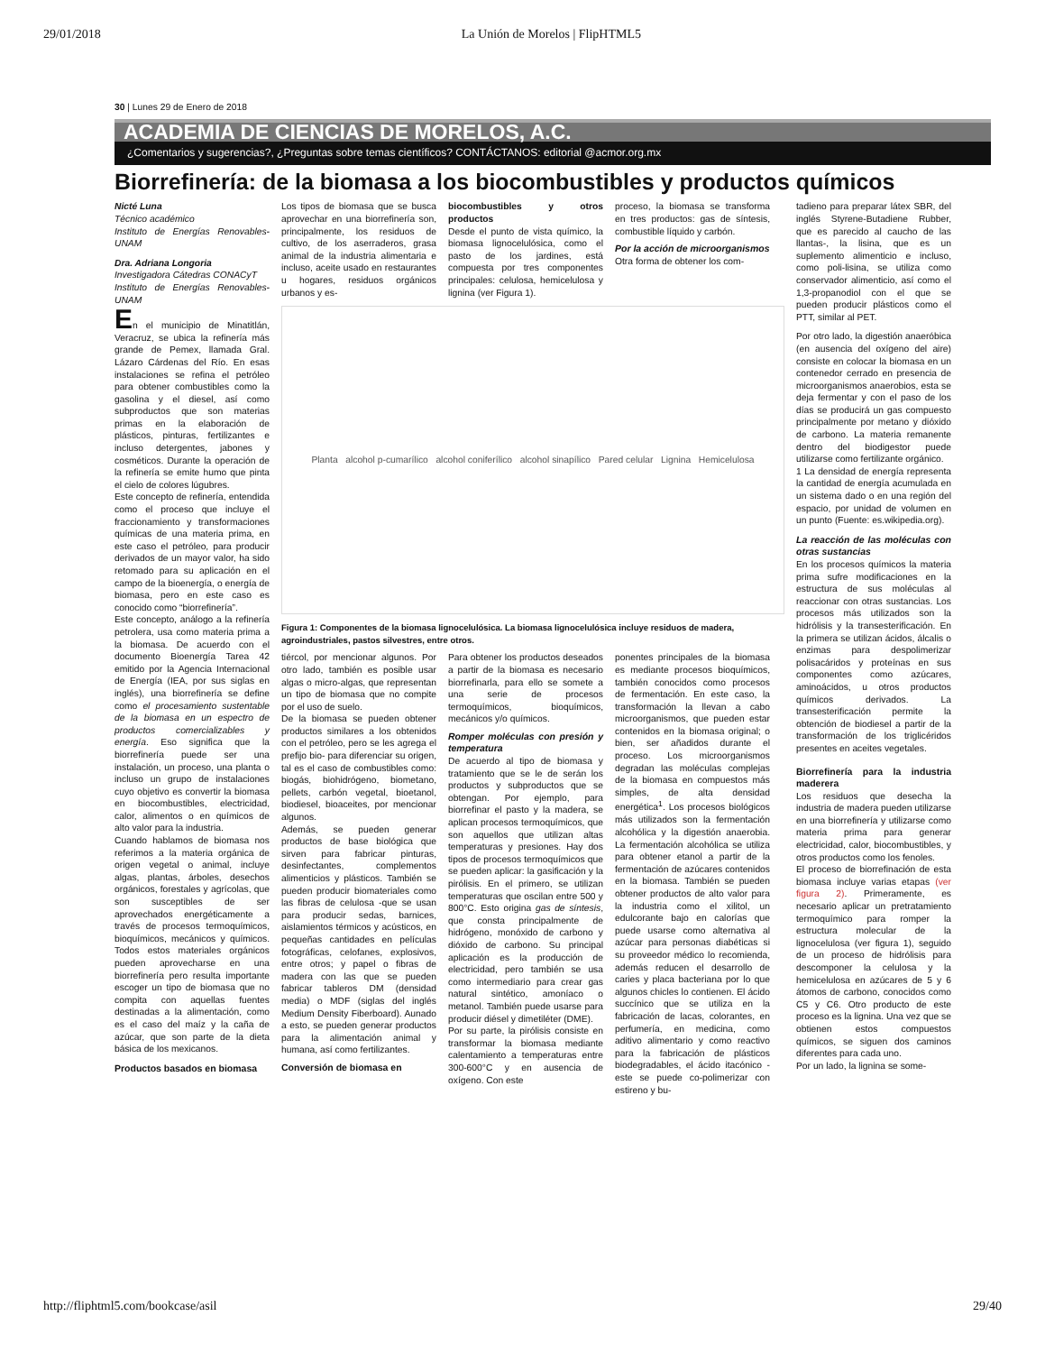29/01/2018 La Unión de Morelos | FlipHTML5
30 | Lunes 29 de Enero de 2018
ACADEMIA DE CIENCIAS DE MORELOS, A.C.
¿Comentarios y sugerencias?, ¿Preguntas sobre temas científicos? CONTÁCTANOS: editorial @acmor.org.mx
Biorrefinería: de la biomasa a los biocombustibles y productos químicos
Nicté Luna
Técnico académico
Instituto de Energías Renovables-UNAM
Dra. Adriana Longoria
Investigadora Cátedras CONACyT
Instituto de Energías Renovables-UNAM
En el municipio de Minatitlán, Veracruz, se ubica la refinería más grande de Pemex, llamada Gral. Lázaro Cárdenas del Río. En esas instalaciones se refina el petróleo para obtener combustibles como la gasolina y el diesel, así como subproductos que son materias primas en la elaboración de plásticos, pinturas, fertilizantes e incluso detergentes, jabones y cosméticos. Durante la operación de la refinería se emite humo que pinta el cielo de colores lúgubres.
Este concepto de refinería, entendida como el proceso que incluye el fraccionamiento y transformaciones químicas de una materia prima, en este caso el petróleo, para producir derivados de un mayor valor, ha sido retomado para su aplicación en el campo de la bioenergía, o energía de biomasa, pero en este caso es conocido como “biorrefinería”.
Este concepto, análogo a la refinería petrolera, usa como materia prima a la biomasa. De acuerdo con el documento Bioenergía Tarea 42 emitido por la Agencia Internacional de Energía (IEA, por sus siglas en inglés), una biorrefinería se define como el procesamiento sustentable de la biomasa en un espectro de productos comercializables y energía. Eso significa que la biorrefinería puede ser una instalación, un proceso, una planta o incluso un grupo de instalaciones cuyo objetivo es convertir la biomasa en biocombustibles, electricidad, calor, alimentos o en químicos de alto valor para la industria.
Cuando hablamos de biomasa nos referimos a la materia orgánica de origen vegetal o animal, incluye algas, plantas, árboles, desechos orgánicos, forestales y agrícolas, que son susceptibles de ser aprovechados energéticamente a través de procesos termoquímicos, bioquímicos, mecánicos y químicos. Todos estos materiales orgánicos pueden aprovecharse en una biorrefinería pero resulta importante escoger un tipo de biomasa que no compita con aquellas fuentes destinadas a la alimentación, como es el caso del maíz y la caña de azúcar, que son parte de la dieta básica de los mexicanos.
Productos basados en biomasa
Los tipos de biomasa que se busca aprovechar en una biorrefinería son, principalmente, los residuos de cultivo, de los aserraderos, grasa animal de la industria alimentaria e incluso, aceite usado en restaurantes u hogares, residuos orgánicos urbanos y es-
biocombustibles y otros productos
Desde el punto de vista químico, la biomasa lignocelulósica, como el pasto de los jardines, está compuesta por tres componentes principales: celulosa, hemicelulosa y lignina (ver Figura 1).
proceso, la biomasa se transforma en tres productos: gas de síntesis, combustible líquido y carbón.
Por la acción de microorganismos
Otra forma de obtener los com-
Planta alcohol p-cumarílico alcohol coniferílico alcohol sinapílico Pared celular Lignina Hemicelulosa
Figura 1: Componentes de la biomasa lignocelulósica. La biomasa lignocelulósica incluye residuos de madera, agroindustriales, pastos silvestres, entre otros.
tiércol, por mencionar algunos. Por otro lado, también es posible usar algas o micro-algas, que representan un tipo de biomasa que no compite por el uso de suelo.
De la biomasa se pueden obtener productos similares a los obtenidos con el petróleo, pero se les agrega el prefijo bio- para diferenciar su origen, tal es el caso de combustibles como: biogás, biohidrógeno, biometano, pellets, carbón vegetal, bioetanol, biodiesel, bioaceites, por mencionar algunos.
Además, se pueden generar productos de base biológica que sirven para fabricar pinturas, desinfectantes, complementos alimenticios y plásticos. También se pueden producir biomateriales como las fibras de celulosa -que se usan para producir sedas, barnices, aislamientos térmicos y acústicos, en pequeñas cantidades en películas fotográficas, celofanes, explosivos, entre otros; y papel o fibras de madera con las que se pueden fabricar tableros DM (densidad media) o MDF (siglas del inglés Medium Density Fiberboard). Aunado a esto, se pueden generar productos para la alimentación animal y humana, así como fertilizantes.
Conversión de biomasa en
Para obtener los productos deseados a partir de la biomasa es necesario biorrefinarla, para ello se somete a una serie de procesos termoquímicos, bioquímicos, mecánicos y/o químicos.
Romper moléculas con presión y temperatura
De acuerdo al tipo de biomasa y tratamiento que se le de serán los productos y subproductos que se obtengan. Por ejemplo, para biorrefinar el pasto y la madera, se aplican procesos termoquímicos, que son aquellos que utilizan altas temperaturas y presiones. Hay dos tipos de procesos termoquímicos que se pueden aplicar: la gasificación y la pirólisis. En el primero, se utilizan temperaturas que oscilan entre 500 y 800°C. Esto origina gas de síntesis, que consta principalmente de hidrógeno, monóxido de carbono y dióxido de carbono. Su principal aplicación es la producción de electricidad, pero también se usa como intermediario para crear gas natural sintético, amoníaco o metanol. También puede usarse para producir diésel y dimetiléter (DME).
Por su parte, la pirólisis consiste en transformar la biomasa mediante calentamiento a temperaturas entre 300-600°C y en ausencia de oxígeno. Con este
ponentes principales de la biomasa es mediante procesos bioquímicos, también conocidos como procesos de fermentación. En este caso, la transformación la llevan a cabo microorganismos, que pueden estar contenidos en la biomasa original; o bien, ser añadidos durante el proceso. Los microorganismos degradan las moléculas complejas de la biomasa en compuestos más simples, de alta densidad energética<sup>1</sup>. Los procesos biológicos más utilizados son la fermentación alcohólica y la digestión anaerobia. La fermentación alcohólica se utiliza para obtener etanol a partir de la fermentación de azúcares contenidos en la biomasa. También se pueden obtener productos de alto valor para la industria como el xilitol, un edulcorante bajo en calorías que puede usarse como alternativa al azúcar para personas diabéticas si su proveedor médico lo recomienda, además reducen el desarrollo de caries y placa bacteriana por lo que algunos chicles lo contienen. El ácido succínico que se utiliza en la fabricación de lacas, colorantes, en perfumería, en medicina, como aditivo alimentario y como reactivo para la fabricación de plásticos biodegradables, el ácido itacónico -este se puede co-polimerizar con estireno y bu-
tadieno para preparar látex SBR, del inglés Styrene-Butadiene Rubber, que es parecido al caucho de las llantas-, la lisina, que es un suplemento alimenticio e incluso, como poli-lisina, se utiliza como conservador alimenticio, así como el 1,3-propanodiol con el que se pueden producir plásticos como el PTT, similar al PET.
Por otro lado, la digestión anaeróbica (en ausencia del oxígeno del aire) consiste en colocar la biomasa en un contenedor cerrado en presencia de microorganismos anaerobios, esta se deja fermentar y con el paso de los días se producirá un gas compuesto principalmente por metano y dióxido de carbono. La materia remanente dentro del biodigestor puede utilizarse como fertilizante orgánico.
1 La densidad de energía representa la cantidad de energía acumulada en un sistema dado o en una región del espacio, por unidad de volumen en un punto (Fuente: es.wikipedia.org).
La reacción de las moléculas con otras sustancias
En los procesos químicos la materia prima sufre modificaciones en la estructura de sus moléculas al reaccionar con otras sustancias. Los procesos más utilizados son la hidrólisis y la transesterificación. En la primera se utilizan ácidos, álcalis o enzimas para despolimerizar polisacáridos y proteínas en sus componentes como azúcares, aminoácidos, u otros productos químicos derivados. La transesterificación permite la obtención de biodiesel a partir de la transformación de los triglicéridos presentes en aceites vegetales.
Biorrefinería para la industria maderera
Los residuos que desecha la industria de madera pueden utilizarse en una biorrefinería y utilizarse como materia prima para generar electricidad, calor, biocombustibles, y otros productos como los fenoles.
El proceso de biorrefinación de esta biomasa incluye varias etapas (ver figura 2). Primeramente, es necesario aplicar un pretratamiento termoquímico para romper la estructura molecular de la lignocelulosa (ver figura 1), seguido de un proceso de hidrólisis para descomponer la celulosa y la hemicelulosa en azúcares de 5 y 6 átomos de carbono, conocidos como C5 y C6. Otro producto de este proceso es la lignina. Una vez que se obtienen estos compuestos químicos, se siguen dos caminos diferentes para cada uno.
Por un lado, la lignina se some-
http://fliphtml5.com/bookcase/asil 29/40